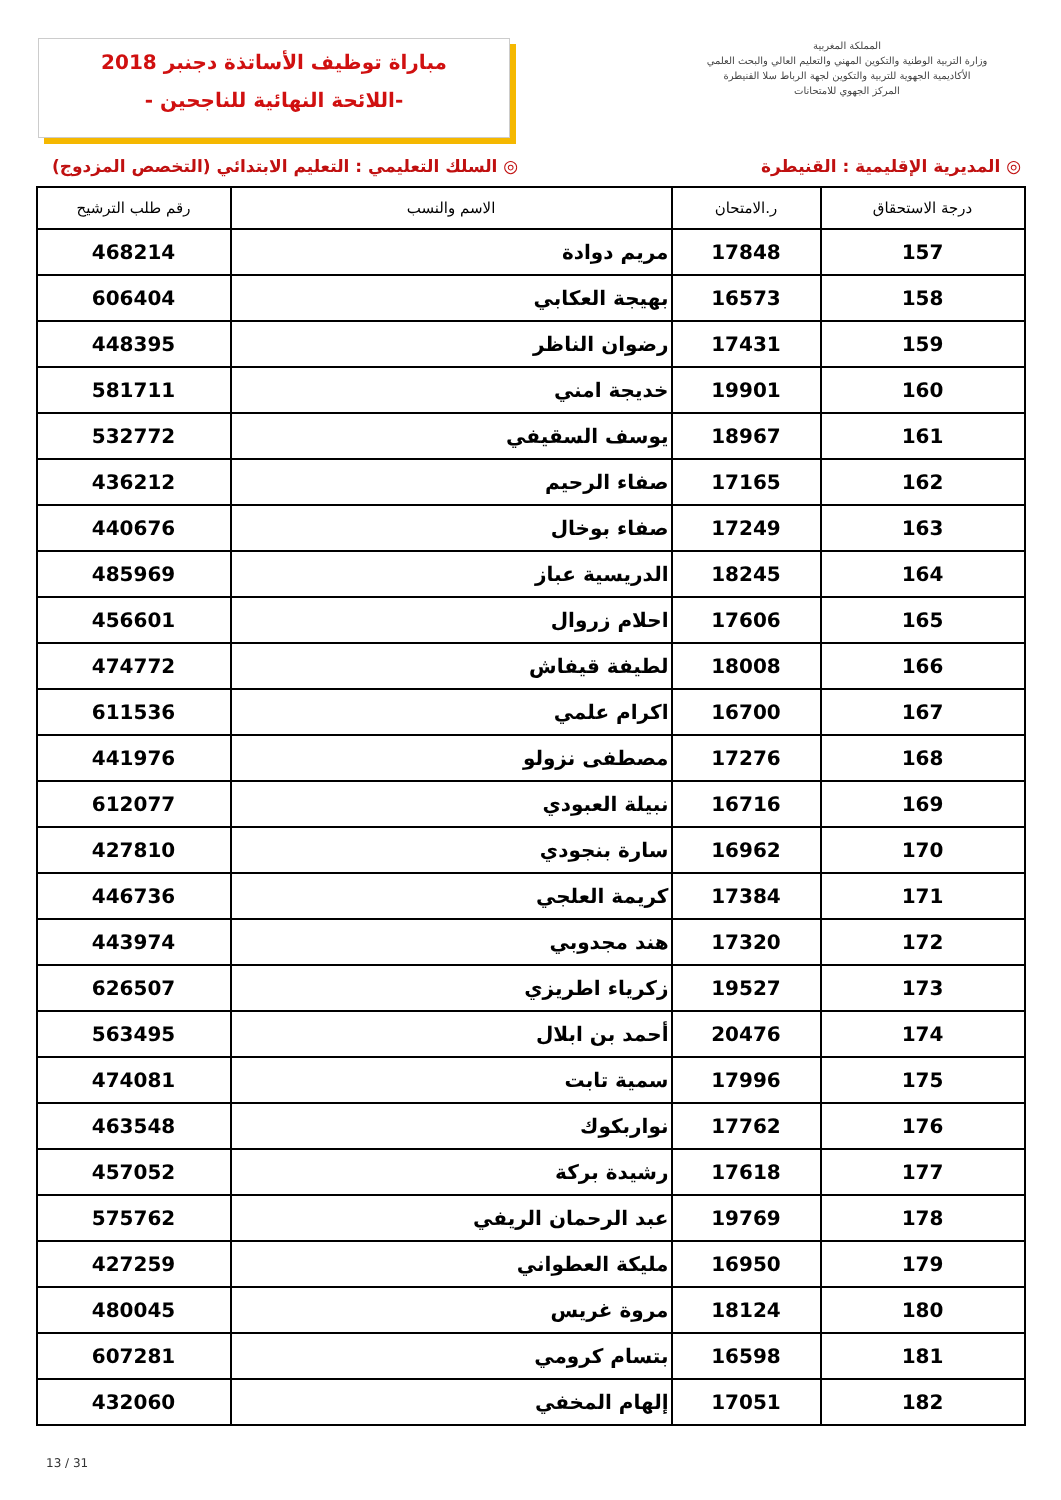مباراة توظيف الأساتذة دجنبر 2018
-اللائحة النهائية للناجحين -
المملكة المغربية
وزارة التربية الوطنية والتكوين المهني والتعليم العالي والبحث العلمي
الأكاديمية الجهوية للتربية والتكوين لجهة الرباط سلا القنيطرة
المركز الجهوي للامتحانات
◎ المديرية الإقليمية : القنيطرة ◎ السلك التعليمي : التعليم الابتدائي (التخصص المزدوج)
| درجة الاستحقاق | ر.الامتحان | الاسم والنسب | رقم طلب الترشيح |
| --- | --- | --- | --- |
| 157 | 17848 | مريم دوادة | 468214 |
| 158 | 16573 | بهيجة العكابي | 606404 |
| 159 | 17431 | رضوان الناظر | 448395 |
| 160 | 19901 | خديجة امني | 581711 |
| 161 | 18967 | يوسف السقيفي | 532772 |
| 162 | 17165 | صفاء الرحيم | 436212 |
| 163 | 17249 | صفاء بوخال | 440676 |
| 164 | 18245 | الدريسية عباز | 485969 |
| 165 | 17606 | احلام زروال | 456601 |
| 166 | 18008 | لطيفة قيفاش | 474772 |
| 167 | 16700 | اكرام علمي | 611536 |
| 168 | 17276 | مصطفى نزولو | 441976 |
| 169 | 16716 | نبيلة العبودي | 612077 |
| 170 | 16962 | سارة بنجودي | 427810 |
| 171 | 17384 | كريمة العلجي | 446736 |
| 172 | 17320 | هند مجدوبي | 443974 |
| 173 | 19527 | زكرياء اطريزي | 626507 |
| 174 | 20476 | أحمد بن ابلال | 563495 |
| 175 | 17996 | سمية تابت | 474081 |
| 176 | 17762 | نواربكوك | 463548 |
| 177 | 17618 | رشيدة بركة | 457052 |
| 178 | 19769 | عبد الرحمان الريفي | 575762 |
| 179 | 16950 | مليكة العطواني | 427259 |
| 180 | 18124 | مروة غريس | 480045 |
| 181 | 16598 | بتسام كرومي | 607281 |
| 182 | 17051 | إلهام المخفي | 432060 |
13 / 31